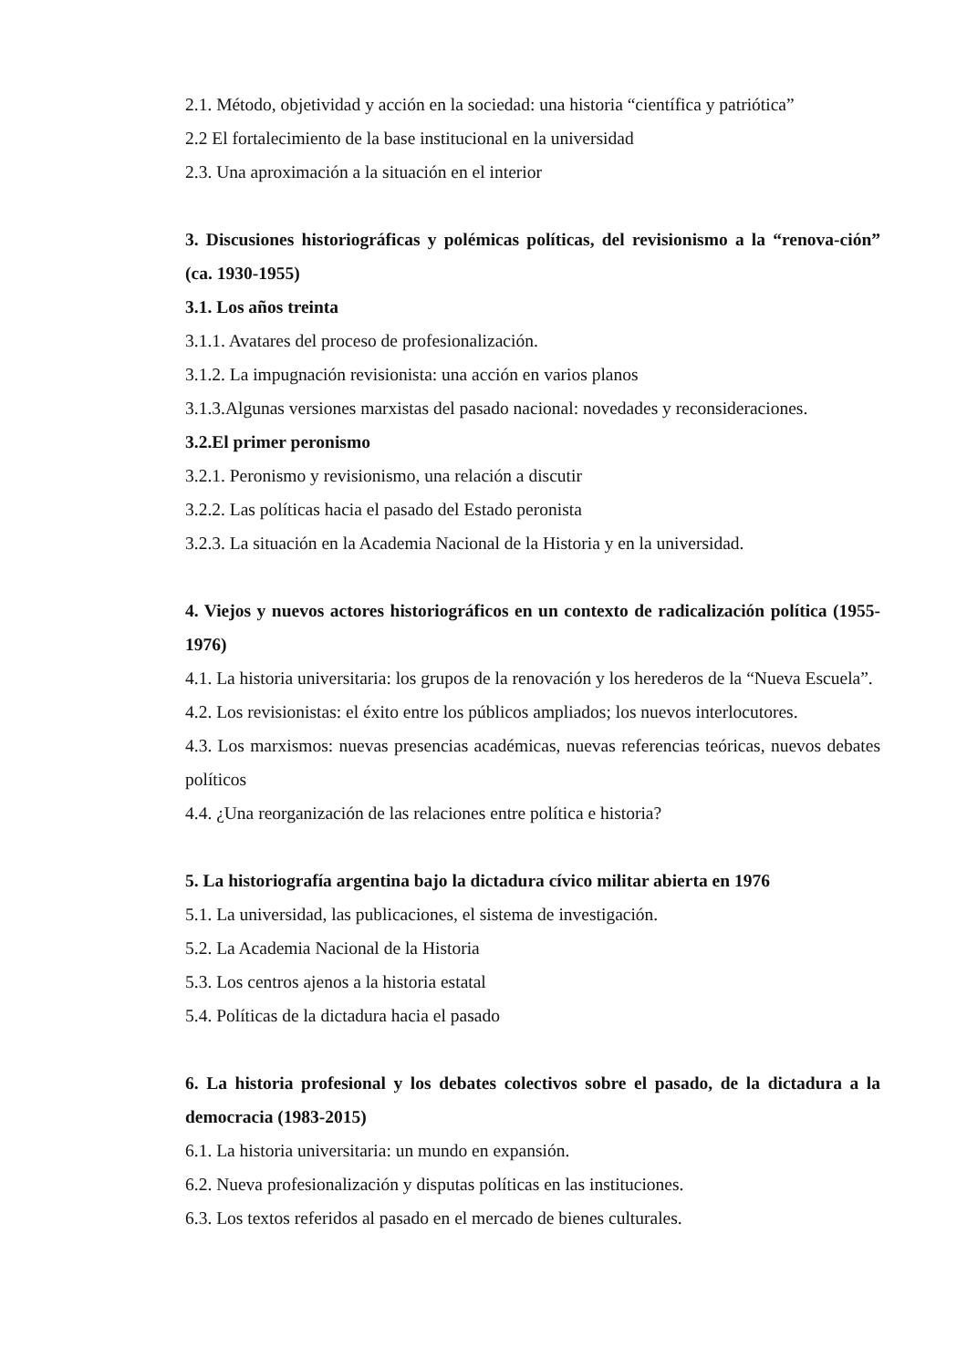2.1. Método, objetividad y acción en la sociedad: una historia “científica y patriótica”
2.2 El fortalecimiento de la base institucional en la universidad
2.3. Una aproximación a la situación en el interior
3. Discusiones historiográficas y polémicas políticas, del revisionismo a la “renova-ción” (ca. 1930-1955)
3.1. Los años treinta
3.1.1. Avatares del proceso de profesionalización.
3.1.2. La impugnación revisionista: una acción en varios planos
3.1.3.Algunas versiones marxistas del pasado nacional: novedades y reconsideraciones.
3.2.El primer peronismo
3.2.1. Peronismo y revisionismo, una relación a discutir
3.2.2. Las políticas hacia el pasado del Estado peronista
3.2.3. La situación en la Academia Nacional de la Historia y en la universidad.
4. Viejos y nuevos actores historiográficos en un contexto de radicalización política (1955-1976)
4.1. La historia universitaria: los grupos de la renovación y los herederos de la “Nueva Escuela”.
4.2. Los revisionistas: el éxito entre los públicos ampliados; los nuevos interlocutores.
4.3. Los marxismos: nuevas presencias académicas, nuevas referencias teóricas, nuevos debates políticos
4.4. ¿Una reorganización de las relaciones entre política e historia?
5. La historiografía argentina bajo la dictadura cívico militar abierta en 1976
5.1. La universidad, las publicaciones, el sistema de investigación.
5.2. La Academia Nacional de la Historia
5.3. Los centros ajenos a la historia estatal
5.4. Políticas de la dictadura hacia el pasado
6. La historia profesional y los debates colectivos sobre el pasado, de la dictadura a la democracia (1983-2015)
6.1. La historia universitaria: un mundo en expansión.
6.2. Nueva profesionalización y disputas políticas en las instituciones.
6.3. Los textos referidos al pasado en el mercado de bienes culturales.